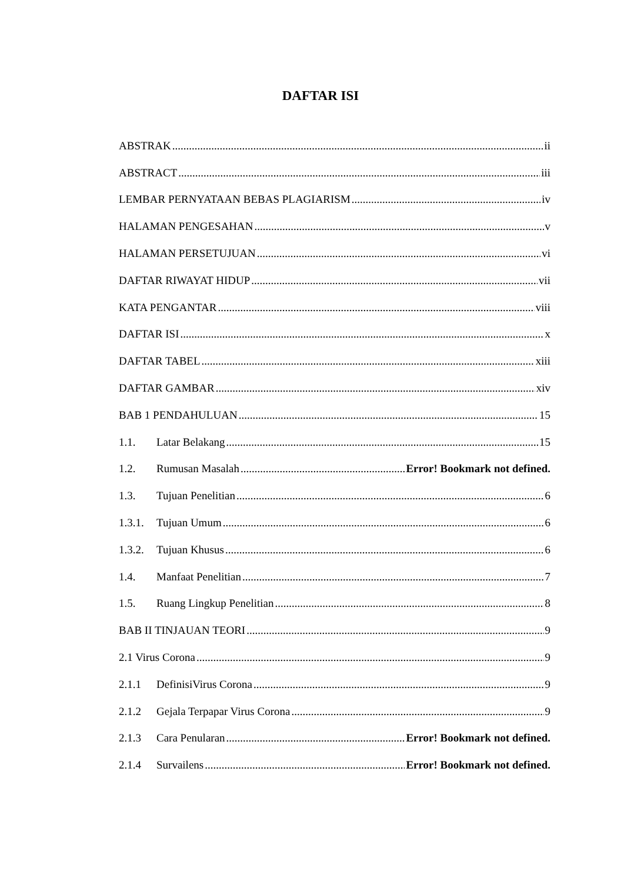DAFTAR ISI
ABSTRAK ii
ABSTRACT iii
LEMBAR PERNYATAAN BEBAS PLAGIARISM iv
HALAMAN PENGESAHAN v
HALAMAN PERSETUJUAN vi
DAFTAR RIWAYAT HIDUP vii
KATA PENGANTAR viii
DAFTAR ISI x
DAFTAR TABEL xiii
DAFTAR GAMBAR xiv
BAB 1 PENDAHULUAN 15
1.1. Latar Belakang 15
1.2. Rumusan Masalah Error! Bookmark not defined.
1.3. Tujuan Penelitian 6
1.3.1. Tujuan Umum 6
1.3.2. Tujuan Khusus 6
1.4. Manfaat Penelitian 7
1.5. Ruang Lingkup Penelitian 8
BAB II TINJAUAN TEORI 9
2.1 Virus Corona 9
2.1.1 DefinisiVirus Corona 9
2.1.2 Gejala Terpapar Virus Corona 9
2.1.3 Cara Penularan Error! Bookmark not defined.
2.1.4 Survailens Error! Bookmark not defined.